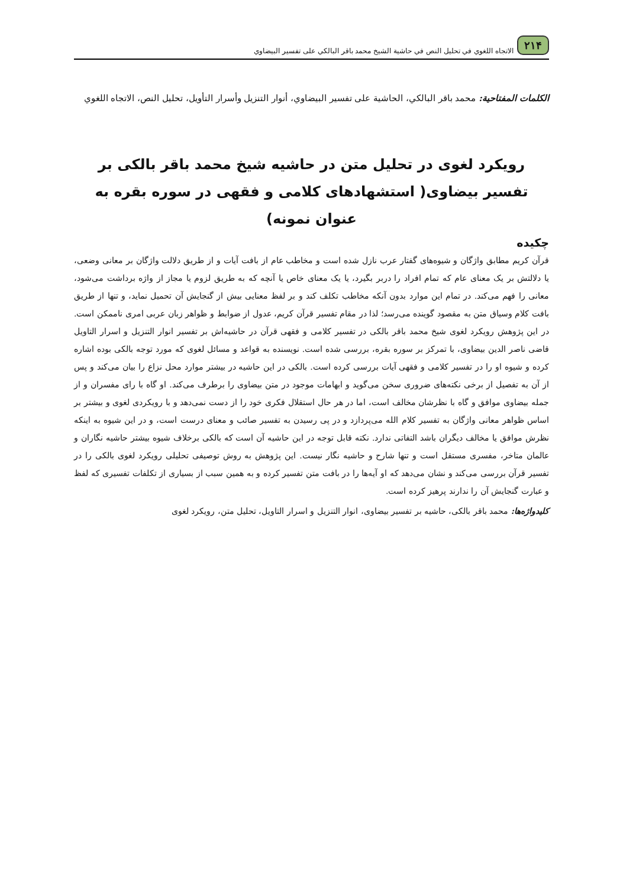٢١۴ الاتجاه اللغوي في تحليل النص في حاشية الشيخ محمد باقر البالكي على تفسير البيضاوي
الكلمات المفتاحية: محمد باقر البالكي، الحاشية على تفسير البيضاوي، أنوار التنزيل وأسرار التأويل، تحليل النص، الاتجاه اللغوي
رویکرد لغوی در تحلیل متن در حاشیه شیخ محمد باقر بالکی بر تفسیر بیضاوی( استشهادهای کلامی و فقهی در سوره بقره به عنوان نمونه)
چکیده
قرآن کریم مطابق واژگان و شیوه‌های گفتار عرب نازل شده است و مخاطب عام از بافت آیات و از طریق دلالت واژگان بر معانی وضعی، یا دلالتش بر یک معنای عام که تمام افراد را دربر بگیرد، یا یک معنای خاص یا آنچه که به طریق لزوم یا مجاز از واژه برداشت می‌شود، معانی را فهم می‌کند. در تمام این موارد بدون آنکه مخاطب تکلف کند و بر لفظ معنایی بیش از گنجایش آن تحمیل نماید، و تنها از طریق بافت کلام وسیاق متن به مقصود گوینده می‌رسد؛ لذا در مقام تفسیر قرآن کریم، عدول از ضوابط و ظواهر زبان عربی امری ناممکن است. در این پژوهش رویکرد لغوی شیخ محمد باقر بالکی در تفسیر کلامی و فقهی قرآن در حاشیه‌اش بر تفسیر انوار التنزیل و اسرار التاویل قاضی ناصر الدین بیضاوی، با تمرکز بر سوره بقره، بررسی شده است. نویسنده به قواعد و مسائل لغوی که مورد توجه بالکی بوده اشاره کرده و شیوه او را در تفسیر کلامی و فقهی آیات بررسی کرده است. بالکی در این حاشیه در بیشتر موارد محل نزاع را بیان می‌کند و پس از آن به تفصیل از برخی نکته‌های ضروری سخن می‌گوید و ابهامات موجود در متن بیضاوی را برطرف می‌کند. او گاه با رای مفسران و از جمله بیضاوی موافق و گاه با نظرشان مخالف است، اما در هر حال استقلال فکری خود را از دست نمی‌دهد و با رویکردی لغوی و بیشتر بر اساس ظواهر معانی واژگان به تفسیر کلام الله می‌پردازد و در پی رسیدن به تفسیر صائب و معنای درست است، و در این شیوه به اینکه نظرش موافق یا مخالف دیگران باشد التفاتی ندارد. نکته قابل توجه در این حاشیه آن است که بالکی برخلاف شیوه بیشتر حاشیه نگاران و عالمان متاخر، مفسری مستقل است و تنها شارح و حاشیه نگار نیست. این پژوهش به روش توصیفی تحلیلی رویکرد لغوی بالکی را در تفسیر قرآن بررسی می‌کند و نشان می‌دهد که او آیه‌ها را در بافت متن تفسیر کرده و به همین سبب از بسیاری از تکلفات تفسیری که لفظ و عبارت گنجایش آن را ندارند پرهیز کرده است.
کلیدواژه‌ها: محمد باقر بالکی، حاشیه بر تفسیر بیضاوی، انوار التنزیل و اسرار التاویل، تحلیل متن، رویکرد لغوی